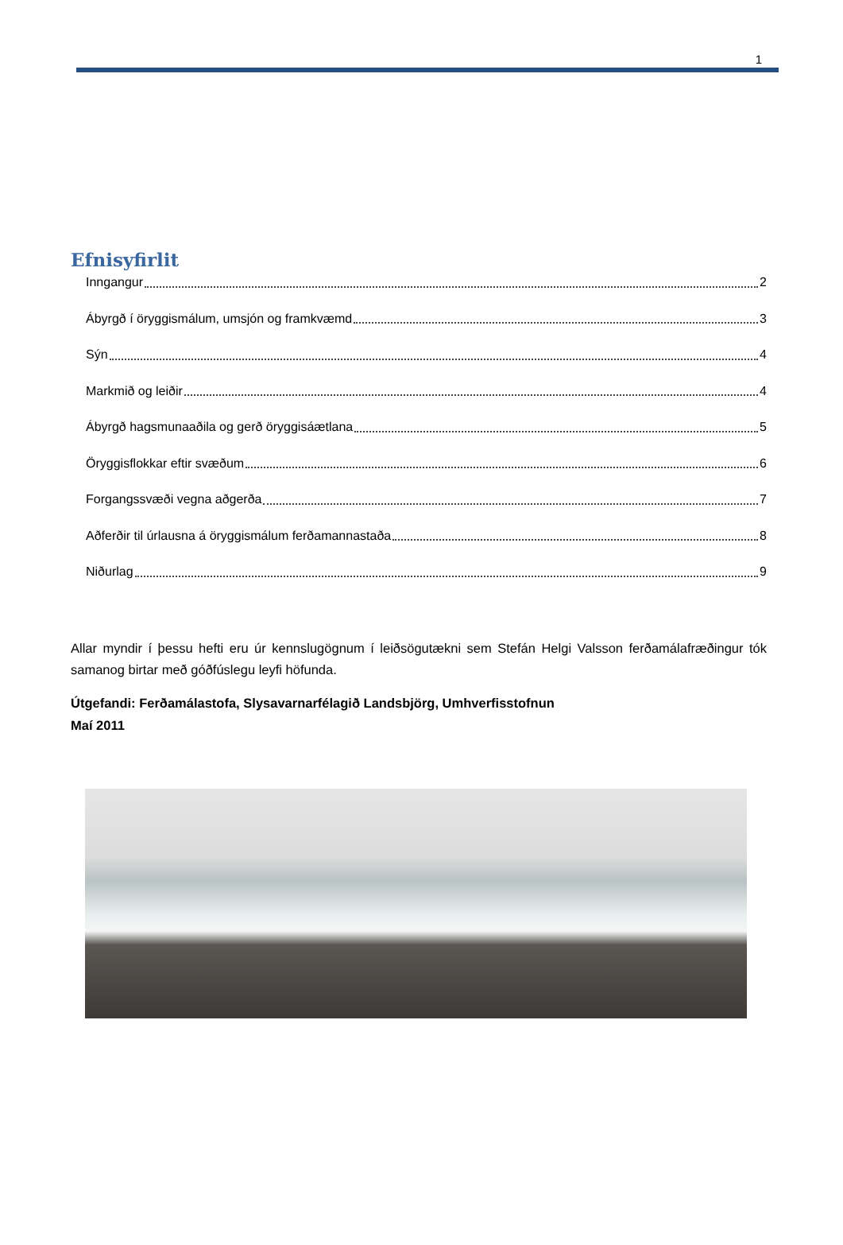1
Efnisyfirlit
Inngangur 2
Ábyrgð í öryggismálum, umsjón og framkvæmd 3
Sýn 4
Markmið og leiðir 4
Ábyrgð hagsmunaaðila og gerð öryggisáætlana 5
Öryggisflokkar eftir svæðum 6
Forgangssvæði vegna aðgerða 7
Aðferðir til úrlausna á öryggismálum ferðamannastaða 8
Niðurlag 9
Allar myndir í þessu hefti eru úr kennslugögnum í leiðsögutækni sem Stefán Helgi Valsson ferðamálafræðingur tók samanog birtar með góðfúslegu leyfi höfunda.
Útgefandi: Ferðamálastofa, Slysavarnarfélagið Landsbjörg, Umhverfisstofnun
Maí 2011